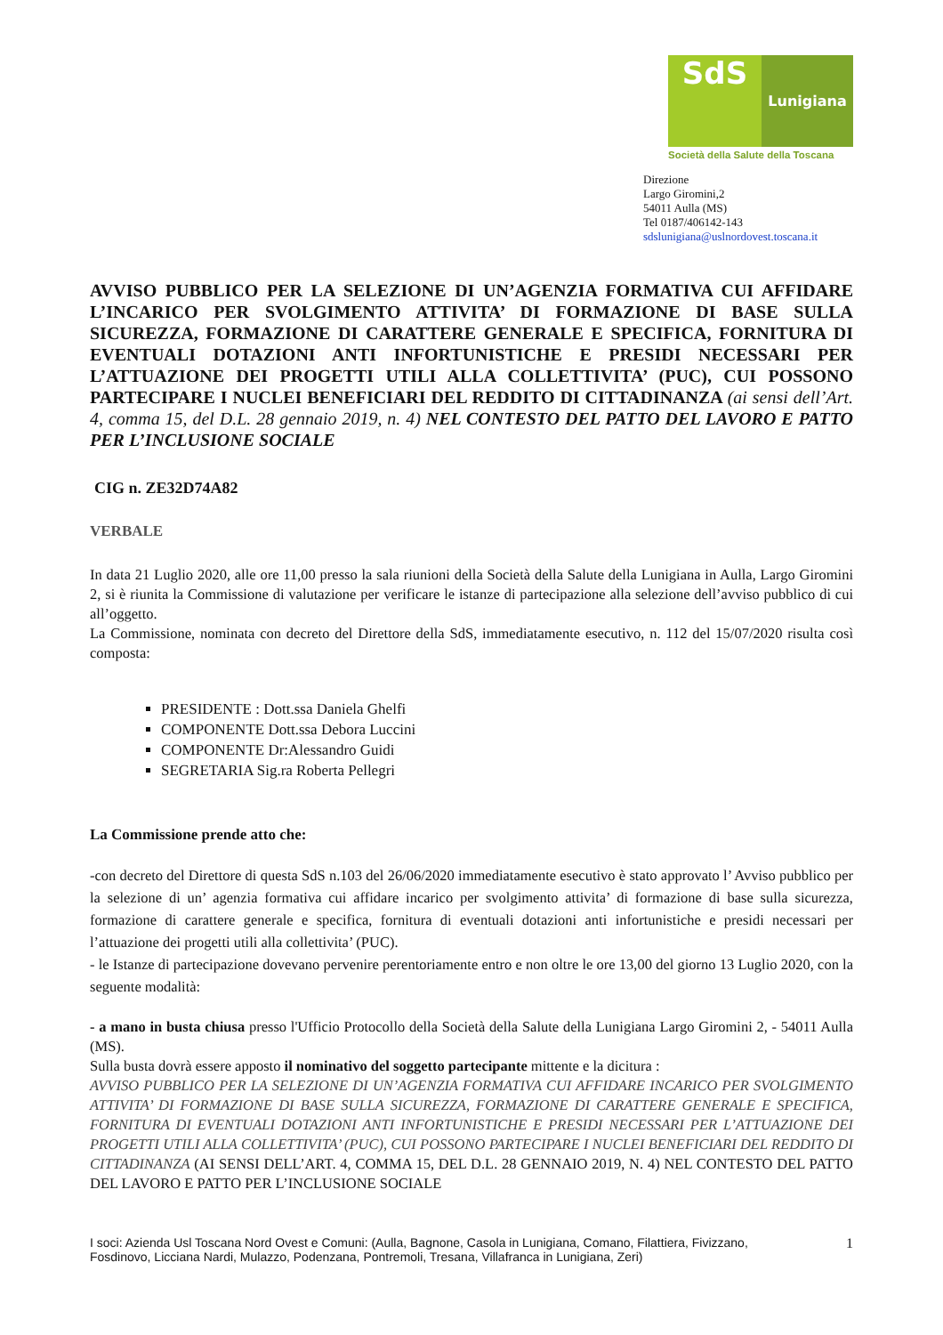SdS
Lunigiana
Società della Salute della Toscana
Direzione
Largo Giromini,2
54011 Aulla (MS)
Tel 0187/406142-143
sdslunigiana@uslnordovest.toscana.it
AVVISO PUBBLICO PER LA SELEZIONE DI UN’AGENZIA FORMATIVA CUI AFFIDARE L’INCARICO PER SVOLGIMENTO ATTIVITA’ DI FORMAZIONE DI BASE SULLA SICUREZZA, FORMAZIONE DI CARATTERE GENERALE E SPECIFICA, FORNITURA DI EVENTUALI DOTAZIONI ANTI INFORTUNISTICHE E PRESIDI NECESSARI PER L’ATTUAZIONE DEI PROGETTI UTILI ALLA COLLETTIVITA’ (PUC), CUI POSSONO PARTECIPARE I NUCLEI BENEFICIARI DEL REDDITO DI CITTADINANZA (ai sensi dell’Art. 4, comma 15, del D.L. 28 gennaio 2019, n. 4) NEL CONTESTO DEL PATTO DEL LAVORO E PATTO PER L’INCLUSIONE SOCIALE
CIG n. ZE32D74A82
VERBALE
In data 21 Luglio 2020, alle ore 11,00 presso la sala riunioni della Società della Salute della Lunigiana in Aulla, Largo Giromini 2, si è riunita la Commissione di valutazione per verificare le istanze di partecipazione alla selezione dell’avviso pubblico di cui all’oggetto.
La Commissione, nominata con decreto del Direttore della SdS, immediatamente esecutivo, n. 112 del 15/07/2020 risulta così composta:
PRESIDENTE : Dott.ssa Daniela Ghelfi
COMPONENTE Dott.ssa Debora Luccini
COMPONENTE Dr:Alessandro Guidi
SEGRETARIA Sig.ra Roberta Pellegri
La Commissione prende atto che:
-con decreto del Direttore di questa SdS n.103 del 26/06/2020 immediatamente esecutivo è stato approvato l’ Avviso pubblico per la selezione di un’ agenzia formativa cui affidare incarico per svolgimento attivita’ di formazione di base sulla sicurezza, formazione di carattere generale e specifica, fornitura di eventuali dotazioni anti infortunistiche e presidi necessari per l’attuazione dei progetti utili alla collettivita’ (PUC).
- le Istanze di partecipazione dovevano pervenire perentoriamente entro e non oltre le ore 13,00 del giorno 13 Luglio 2020, con la seguente modalità:
- a mano in busta chiusa presso l'Ufficio Protocollo della Società della Salute della Lunigiana Largo Giromini 2, - 54011 Aulla (MS).
Sulla busta dovrà essere apposto il nominativo del soggetto partecipante mittente e la dicitura :
AVVISO PUBBLICO PER LA SELEZIONE DI UN’AGENZIA FORMATIVA CUI AFFIDARE INCARICO PER SVOLGIMENTO ATTIVITA’ DI FORMAZIONE DI BASE SULLA SICUREZZA, FORMAZIONE DI CARATTERE GENERALE E SPECIFICA, FORNITURA DI EVENTUALI DOTAZIONI ANTI INFORTUNISTICHE E PRESIDI NECESSARI PER L’ATTUAZIONE DEI PROGETTI UTILI ALLA COLLETTIVITA’ (PUC), CUI POSSONO PARTECIPARE I NUCLEI BENEFICIARI DEL REDDITO DI CITTADINANZA (AI SENSI DELL’ART. 4, COMMA 15, DEL D.L. 28 GENNAIO 2019, N. 4) NEL CONTESTO DEL PATTO DEL LAVORO E PATTO PER L’INCLUSIONE SOCIALE
I soci: Azienda Usl Toscana Nord Ovest e Comuni: (Aulla, Bagnone, Casola in Lunigiana, Comano, Filattiera, Fivizzano, Fosdinovo, Licciana Nardi, Mulazzo, Podenzana, Pontremoli, Tresana, Villafranca in Lunigiana, Zeri)
1